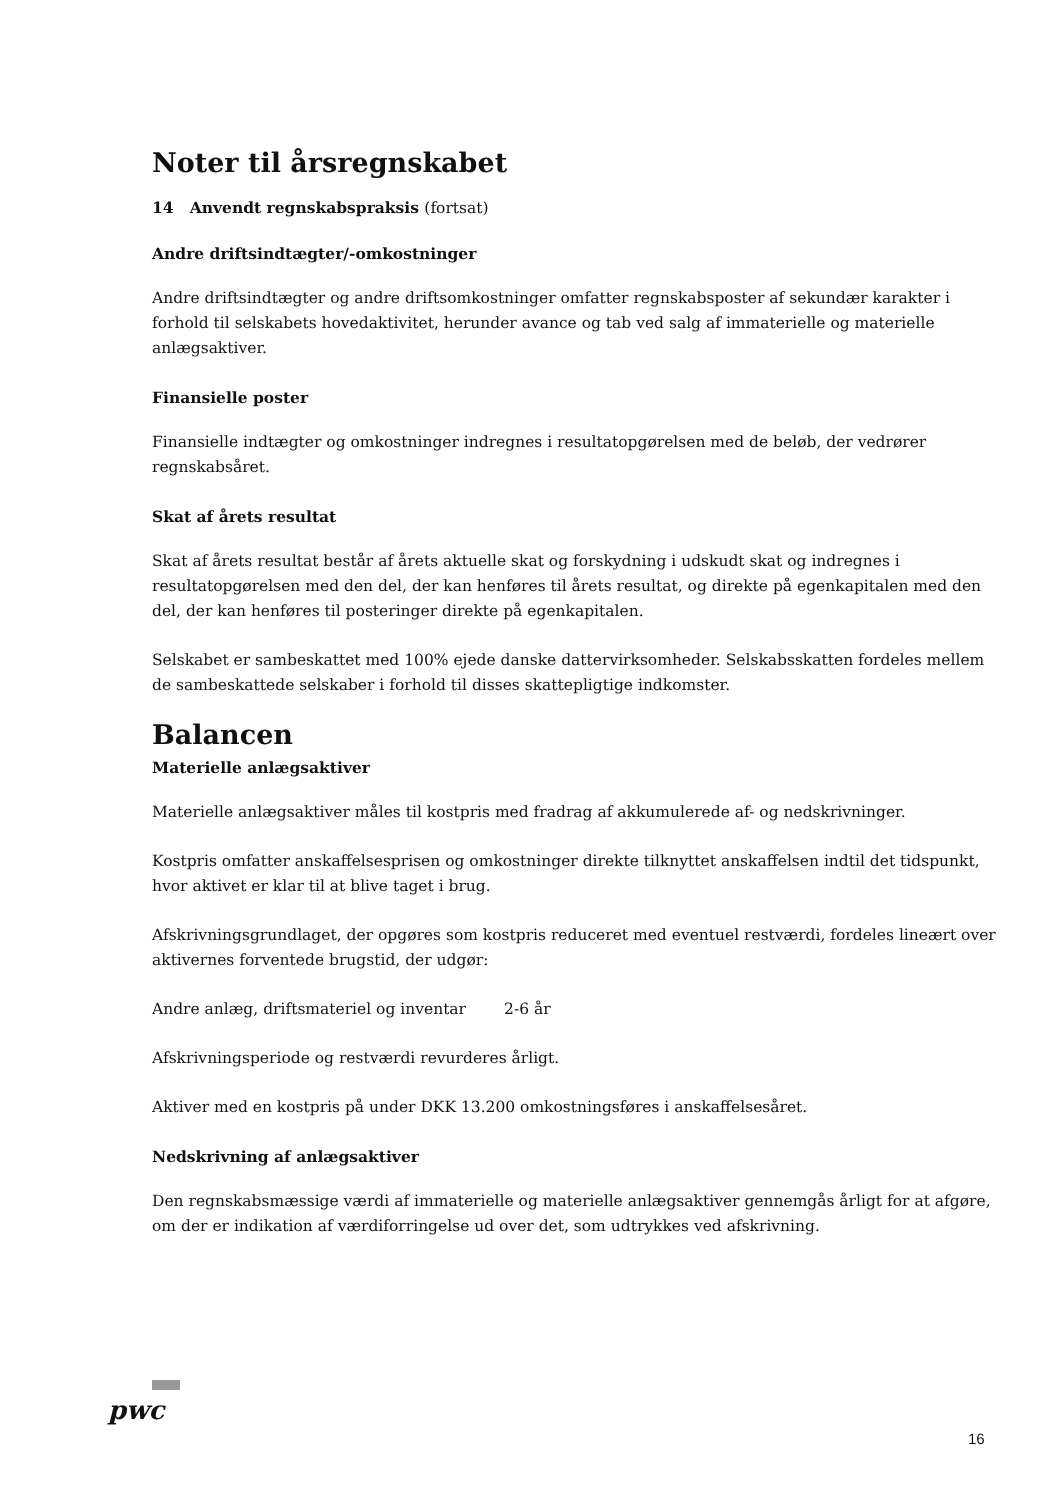Noter til årsregnskabet
14 Anvendt regnskabspraksis (fortsat)
Andre driftsindtægter/-omkostninger
Andre driftsindtægter og andre driftsomkostninger omfatter regnskabsposter af sekundær karakter i forhold til selskabets hovedaktivitet, herunder avance og tab ved salg af immaterielle og materielle anlægsaktiver.
Finansielle poster
Finansielle indtægter og omkostninger indregnes i resultatopgørelsen med de beløb, der vedrører regnskabsåret.
Skat af årets resultat
Skat af årets resultat består af årets aktuelle skat og forskydning i udskudt skat og indregnes i resultatopgørelsen med den del, der kan henføres til årets resultat, og direkte på egenkapitalen med den del, der kan henføres til posteringer direkte på egenkapitalen.
Selskabet er sambeskattet med 100% ejede danske dattervirksomheder. Selskabsskatten fordeles mellem de sambeskattede selskaber i forhold til disses skattepligtige indkomster.
Balancen
Materielle anlægsaktiver
Materielle anlægsaktiver måles til kostpris med fradrag af akkumulerede af- og nedskrivninger.
Kostpris omfatter anskaffelsesprisen og omkostninger direkte tilknyttet anskaffelsen indtil det tidspunkt, hvor aktivet er klar til at blive taget i brug.
Afskrivningsgrundlaget, der opgøres som kostpris reduceret med eventuel restværdi, fordeles lineært over aktivernes forventede brugstid, der udgør:
| Andre anlæg, driftsmateriel og inventar | 2-6 år |
Afskrivningsperiode og restværdi revurderes årligt.
Aktiver med en kostpris på under DKK 13.200 omkostningsføres i anskaffelsesåret.
Nedskrivning af anlægsaktiver
Den regnskabsmæssige værdi af immaterielle og materielle anlægsaktiver gennemgås årligt for at afgøre, om der er indikation af værdiforringelse ud over det, som udtrykkes ved afskrivning.
pwc
16